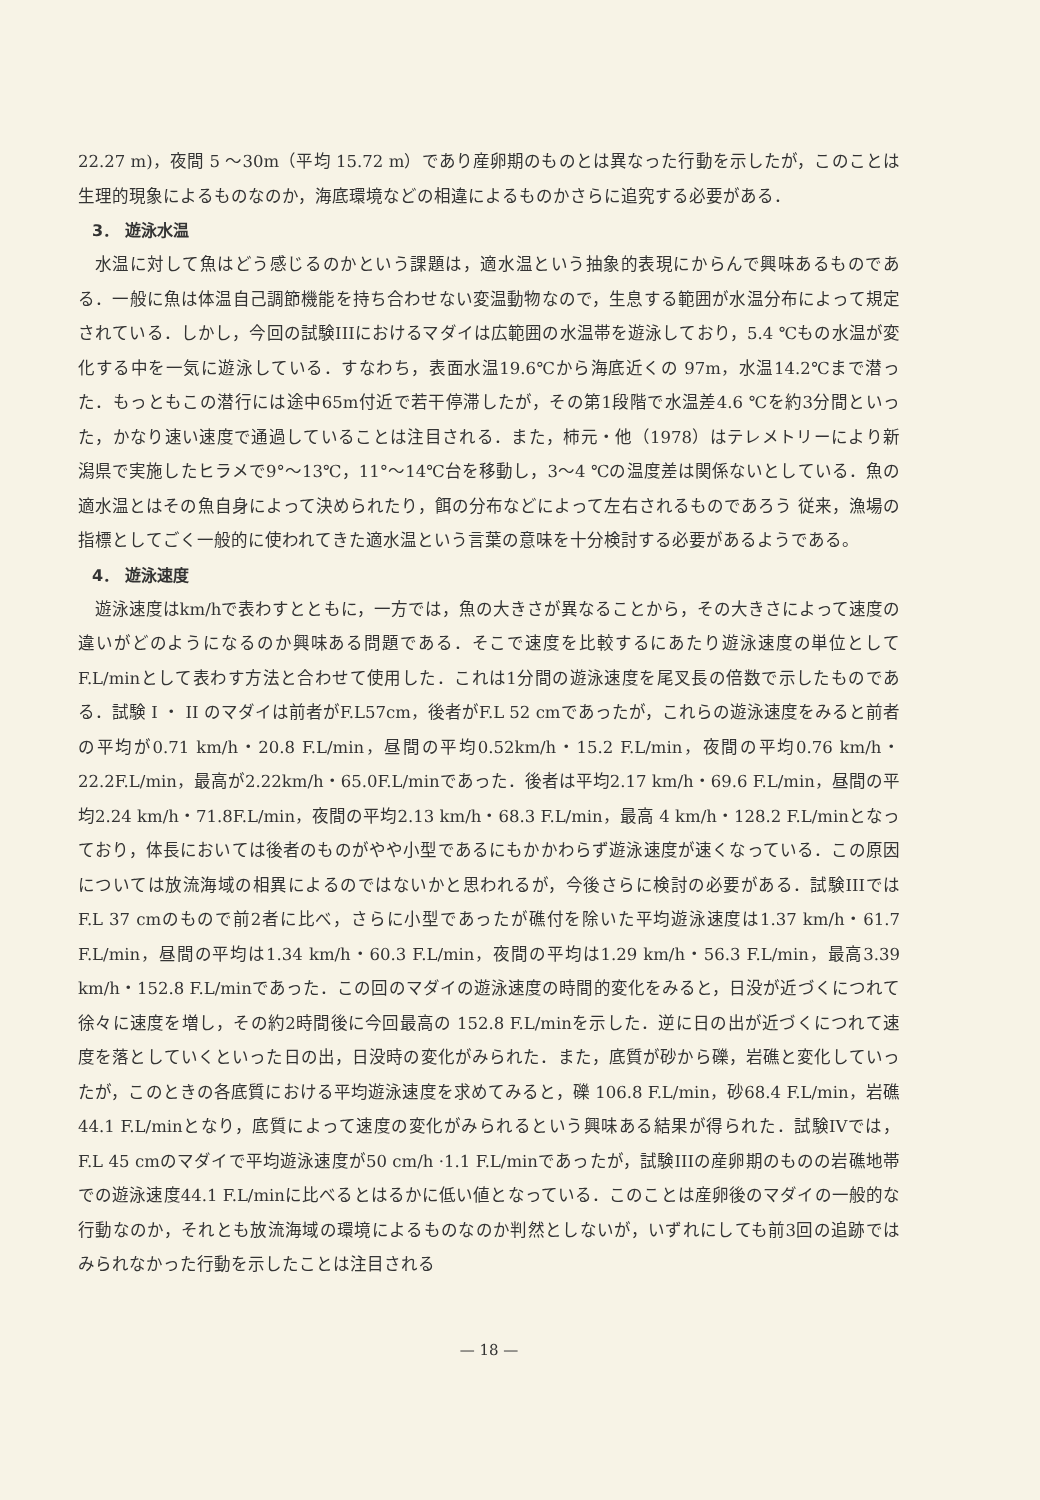22.27 m)，夜間 5 ～30m（平均 15.72 m）であり産卵期のものとは異なった行動を示したが，このことは生理的現象によるものなのか，海底環境などの相違によるものかさらに追究する必要がある．
3． 遊泳水温
水温に対して魚はどう感じるのかという課題は，適水温という抽象的表現にからんで興味あるものである．一般に魚は体温自己調節機能を持ち合わせない変温動物なので，生息する範囲が水温分布によって規定されている．しかし，今回の試験IIIにおけるマダイは広範囲の水温帯を遊泳しており，5.4 ℃もの水温が変化する中を一気に遊泳している．すなわち，表面水温19.6℃から海底近くの 97m，水温14.2℃まで潜った．もっともこの潜行には途中65m付近で若干停滞したが，その第1段階で水温差4.6 ℃を約3分間といった，かなり速い速度で通過していることは注目される．また，柿元・他（1978）はテレメトリーにより新潟県で実施したヒラメで9°～13℃，11°～14℃台を移動し，3～4 ℃の温度差は関係ないとしている．魚の適水温とはその魚自身によって決められたり，餌の分布などによって左右されるものであろう 従来，漁場の指標としてごく一般的に使われてきた適水温という言葉の意味を十分検討する必要があるようである。
4． 遊泳速度
遊泳速度はkm/hで表わすとともに，一方では，魚の大きさが異なることから，その大きさによって速度の違いがどのようになるのか興味ある問題である．そこで速度を比較するにあたり遊泳速度の単位としてF.L/minとして表わす方法と合わせて使用した．これは1分間の遊泳速度を尾叉長の倍数で示したものである．試験 I ・ II のマダイは前者がF.L57cm，後者がF.L 52 cmであったが，これらの遊泳速度をみると前者の平均が0.71 km/h・20.8 F.L/min，昼間の平均0.52km/h・15.2 F.L/min，夜間の平均0.76 km/h・22.2F.L/min，最高が2.22km/h・65.0F.L/minであった．後者は平均2.17 km/h・69.6 F.L/min，昼間の平均2.24 km/h・71.8F.L/min，夜間の平均2.13 km/h・68.3 F.L/min，最高 4 km/h・128.2 F.L/minとなっており，体長においては後者のものがやや小型であるにもかかわらず遊泳速度が速くなっている．この原因については放流海域の相異によるのではないかと思われるが，今後さらに検討の必要がある．試験IIIではF.L 37 cmのもので前2者に比べ，さらに小型であったが礁付を除いた平均遊泳速度は1.37 km/h・61.7 F.L/min，昼間の平均は1.34 km/h・60.3 F.L/min，夜間の平均は1.29 km/h・56.3 F.L/min，最高3.39 km/h・152.8 F.L/minであった．この回のマダイの遊泳速度の時間的変化をみると，日没が近づくにつれて徐々に速度を増し，その約2時間後に今回最高の 152.8 F.L/minを示した．逆に日の出が近づくにつれて速度を落としていくといった日の出，日没時の変化がみられた．また，底質が砂から礫，岩礁と変化していったが，このときの各底質における平均遊泳速度を求めてみると，礫 106.8 F.L/min，砂68.4 F.L/min，岩礁44.1 F.L/minとなり，底質によって速度の変化がみられるという興味ある結果が得られた．試験IVでは，F.L 45 cmのマダイで平均遊泳速度が50 cm/h ·1.1 F.L/minであったが，試験IIIの産卵期のものの岩礁地帯での遊泳速度44.1 F.L/minに比べるとはるかに低い値となっている．このことは産卵後のマダイの一般的な行動なのか，それとも放流海域の環境によるものなのか判然としないが，いずれにしても前3回の追跡ではみられなかった行動を示したことは注目される
— 18 —